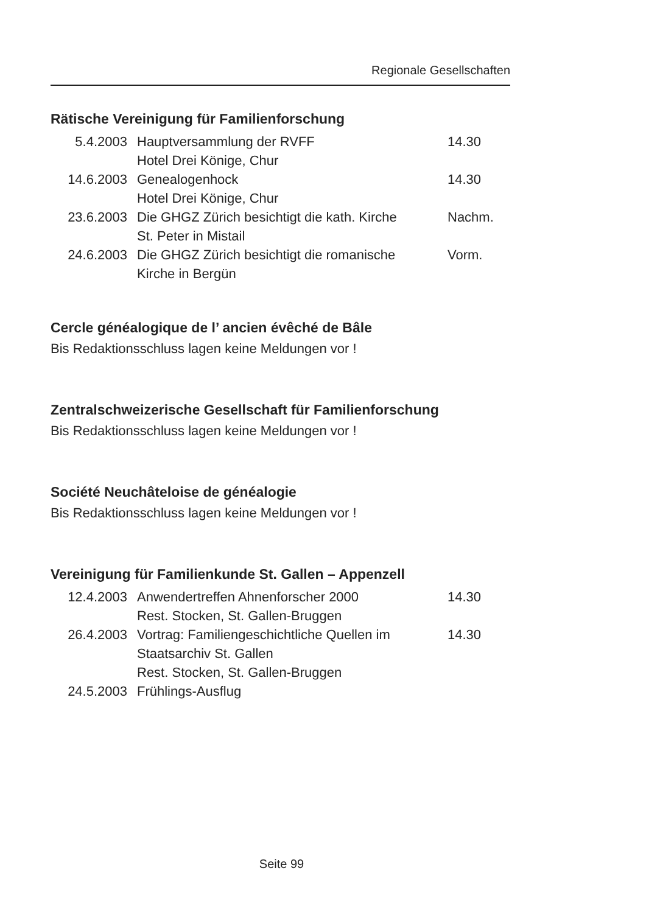Regionale Gesellschaften
Rätische Vereinigung für Familienforschung
| 5.4.2003 | Hauptversammlung der RVFF Hotel Drei Könige, Chur | 14.30 |
| 14.6.2003 | Genealogenhock Hotel Drei Könige, Chur | 14.30 |
| 23.6.2003 | Die GHGZ Zürich besichtigt die kath. Kirche St. Peter in Mistail | Nachm. |
| 24.6.2003 | Die GHGZ Zürich besichtigt die romanische Kirche in Bergün | Vorm. |
Cercle généalogique de l’ ancien évêché de Bâle
Bis Redaktionsschluss lagen keine Meldungen vor !
Zentralschweizerische Gesellschaft für Familienforschung
Bis Redaktionsschluss lagen keine Meldungen vor !
Société Neuchâteloise de généalogie
Bis Redaktionsschluss lagen keine Meldungen vor !
Vereinigung für Familienkunde St. Gallen – Appenzell
| 12.4.2003 | Anwendertreffen Ahnenforscher 2000 Rest. Stocken, St. Gallen-Bruggen | 14.30 |
| 26.4.2003 | Vortrag: Familiengeschichtliche Quellen im Staatsarchiv St. Gallen Rest. Stocken, St. Gallen-Bruggen | 14.30 |
| 24.5.2003 | Frühlings-Ausflug | |
Seite 99